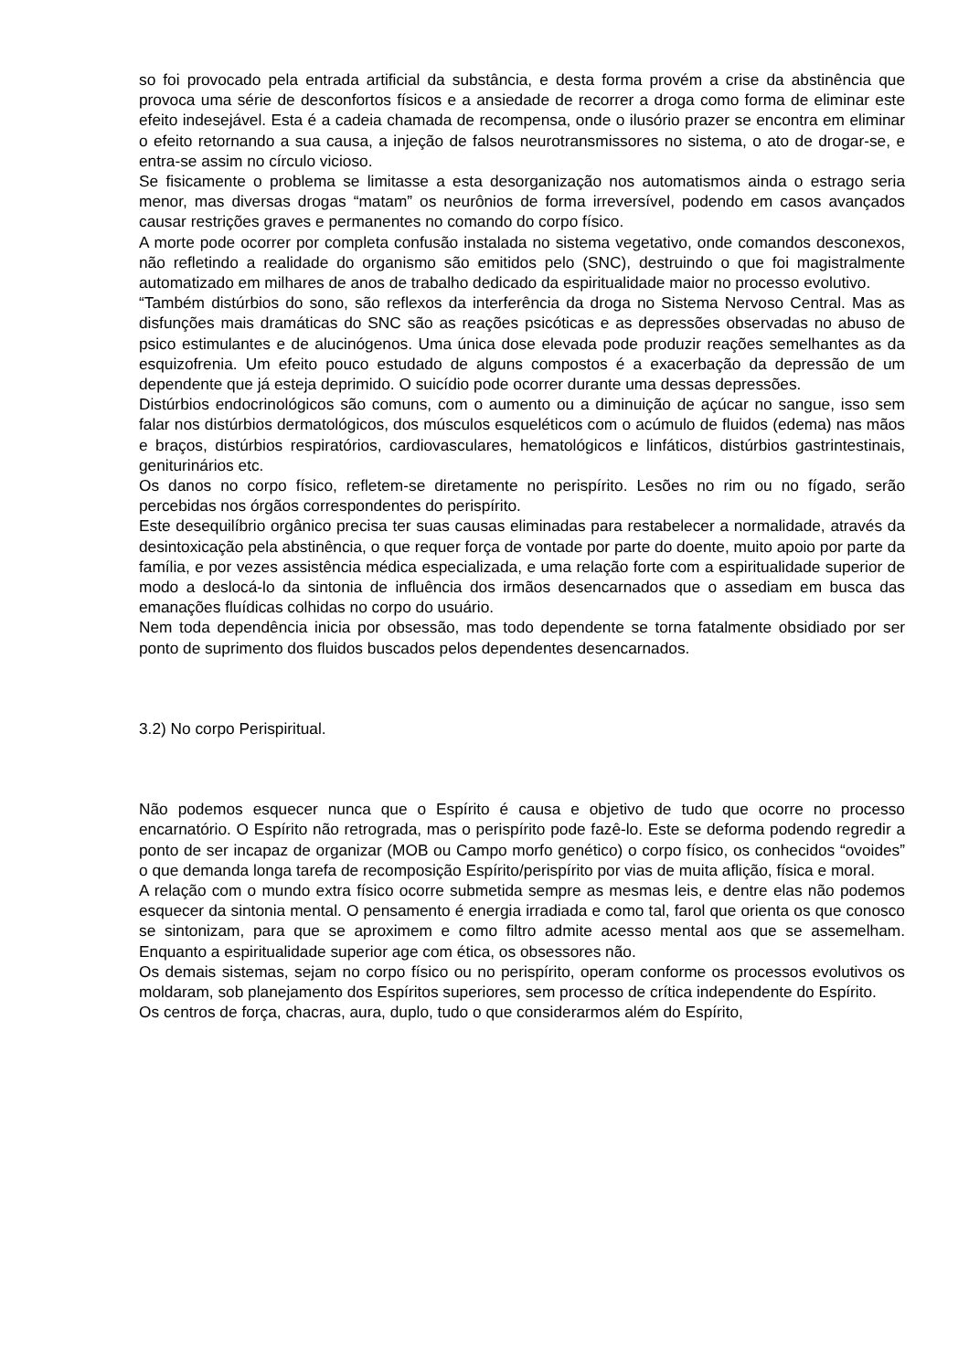so foi provocado pela entrada artificial da substância, e desta forma provém a crise da abstinência que provoca uma série de desconfortos físicos e a ansiedade de recorrer a droga como forma de eliminar este efeito indesejável. Esta é a cadeia chamada de recompensa, onde o ilusório prazer se encontra em eliminar o efeito retornando a sua causa, a injeção de falsos neurotransmissores no sistema, o ato de drogar-se, e entra-se assim no círculo vicioso.
Se fisicamente o problema se limitasse a esta desorganização nos automatismos ainda o estrago seria menor, mas diversas drogas “matam” os neurônios de forma irreversível, podendo em casos avançados causar restrições graves e permanentes no comando do corpo físico.
A morte pode ocorrer por completa confusão instalada no sistema vegetativo, onde comandos desconexos, não refletindo a realidade do organismo são emitidos pelo (SNC), destruindo o que foi magistralmente automatizado em milhares de anos de trabalho dedicado da espiritualidade maior no processo evolutivo.
“Também distúrbios do sono, são reflexos da interferência da droga no Sistema Nervoso Central. Mas as disfunções mais dramáticas do SNC são as reações psicóticas e as depressões observadas no abuso de psico estimulantes e de alucinógenos. Uma única dose elevada pode produzir reações semelhantes as da esquizofrenia. Um efeito pouco estudado de alguns compostos é a exacerbação da depressão de um dependente que já esteja deprimido. O suicídio pode ocorrer durante uma dessas depressões.
Distúrbios endocrinológicos são comuns, com o aumento ou a diminuição de açúcar no sangue, isso sem falar nos distúrbios dermatológicos, dos músculos esqueléticos com o acúmulo de fluidos (edema) nas mãos e braços, distúrbios respiratórios, cardiovasculares, hematológicos e linfáticos, distúrbios gastrintestinais, geniturinários etc.
Os danos no corpo físico, refletem-se diretamente no perispírito. Lesões no rim ou no fígado, serão percebidas nos órgãos correspondentes do perispírito.
Este desequilíbrio orgânico precisa ter suas causas eliminadas para restabelecer a normalidade, através da desintoxicação pela abstinência, o que requer força de vontade por parte do doente, muito apoio por parte da família, e por vezes assistência médica especializada, e uma relação forte com a espiritualidade superior de modo a deslocá-lo da sintonia de influência dos irmãos desencarnados que o assediam em busca das emanações fluídicas colhidas no corpo do usuário.
Nem toda dependência inicia por obsessão, mas todo dependente se torna fatalmente obsidiado por ser ponto de suprimento dos fluidos buscados pelos dependentes desencarnados.
3.2) No corpo Perispiritual.
Não podemos esquecer nunca que o Espírito é causa e objetivo de tudo que ocorre no processo encarnatório. O Espírito não retrograda, mas o perispírito pode fazê-lo. Este se deforma podendo regredir a ponto de ser incapaz de organizar (MOB ou Campo morfo genético) o corpo físico, os conhecidos “ovoides” o que demanda longa tarefa de recomposição Espírito/perispírito por vias de muita aflição, física e moral.
A relação com o mundo extra físico ocorre submetida sempre as mesmas leis, e dentre elas não podemos esquecer da sintonia mental. O pensamento é energia irradiada e como tal, farol que orienta os que conosco se sintonizam, para que se aproximem e como filtro admite acesso mental aos que se assemelham. Enquanto a espiritualidade superior age com ética, os obsessores não.
Os demais sistemas, sejam no corpo físico ou no perispírito, operam conforme os processos evolutivos os moldaram, sob planejamento dos Espíritos superiores, sem processo de crítica independente do Espírito.
Os centros de força, chacras, aura, duplo, tudo o que considerarmos além do Espírito,